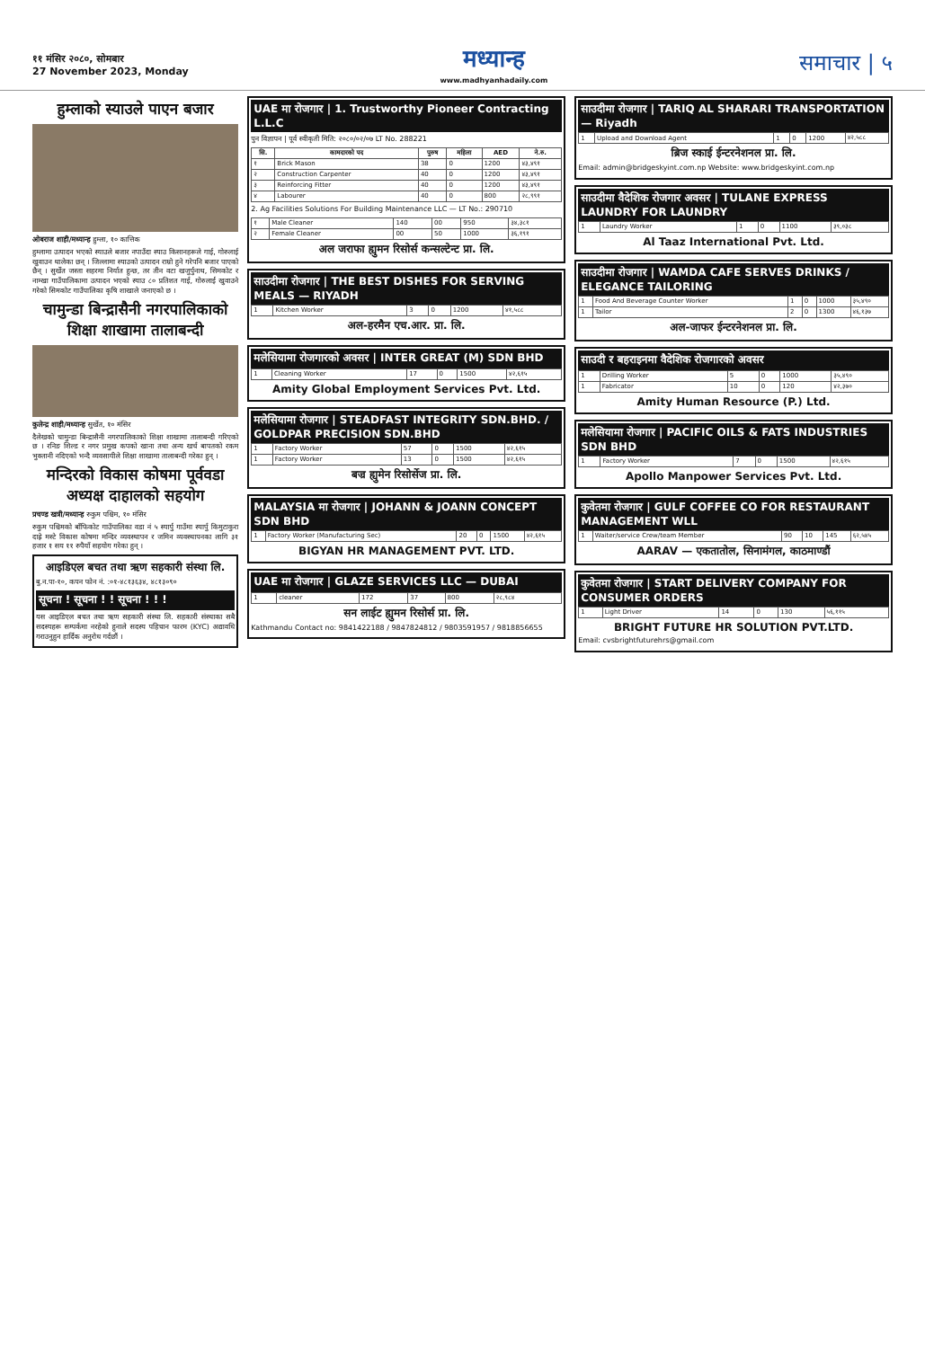११ मंसिर २०८०, सोमबार
27 November 2023, Monday
मध्यान्ह
www.madhyanhadaily.com
समाचार | ५
हुम्लाको स्याउले पाएन बजार
ओबराज शाही/मध्यान्ह हुम्ला, १० कात्तिक
हुम्लामा उत्पादन भएको स्याउले बजार नपाउँदा स्याउ किसानहरूले गाई, गोरुलाई खुवाउन थालेका छन् । जिल्लामा स्याउको उत्पादन राम्रो हुने गरेपनि बजार पाएको छैन् । सुर्खेत जस्ता सहरमा निर्यात हुन्छ, तर तीन वटा खजुर्पुनाथ, सिमकोट र नाम्खा गाउँपालिकामा उत्पादन भएको स्याउ ८० प्रतिशत गाई, गोरुलाई खुवाउने गरेको सिमकोट गाउँपालिका कृषि शाखाले जनाएको छ ।
चामुन्डा बिन्द्रासैनी नगरपालिकाको शिक्षा शाखामा तालाबन्दी
कुलेन्द्र शाही/मध्यान्ह सुर्खेत, १० मंसिर
दैलेखको चामुन्डा बिन्द्रासैनी नगरपालिकाको शिक्षा शाखामा तालाबन्दी गरिएको छ । रनिङ शिल्ड र नगर प्रमुख कपको खाना तथा अन्य खर्च बापतको रकम भुक्तानी नदिएको भन्दै व्यवसायीले शिक्षा शाखामा तालाबन्दी गरेका हुन् ।
मन्दिरको विकास कोषमा पूर्ववडा अध्यक्ष दाहालको सहयोग
प्रचण्ड खत्री/मध्यान्ह रुकुम पश्चिम, १० मंसिर
रुकुम पश्चिमको बाँफिकोट गाउँपालिका वडा नं ५ स्यार्पु गाउँमा स्यार्पु किमुटाकुरा दाह्रे मस्टे विकास कोषमा मन्दिर व्यवस्थापन र जमिन व्यवस्थापनका लागि ३१ हजार १ सय ११ रुपैयाँ सहयोग गरेका हुन् ।
आइडिएल बचत तथा ऋण सहकारी संस्था लि.
बु.न.पा-१०, कपन फोन नं. :०१-४८१३६३४, ४८१३०९०
सूचना ! सूचना ! ! सूचना ! ! !
यस आइडिएल बचत तथा ऋण सहकारी संस्था लि. सहकारी संस्थाका सबै सदस्यहरू सम्पर्कमा नरहेको हुनाले सदस्य पहिचान फारम (KYC) अद्यावधि गराउनुहुन हार्दिक अनुरोध गर्दछौं ।
UAE मा रोजगार | 1. Trustworthy Pioneer Contracting L.L.C
पुन विज्ञापन | पूर्व स्वीकृती मिति: २०८०/०२/०७ LT No. 288221
| सि. | कामदारको पद | पुरुष | महिला | AED | ने.रु. |
| --- | --- | --- | --- | --- | --- |
| १ | Brick Mason | 38 | 0 | 1200 | ४३,४९१ |
| २ | Construction Carpenter | 40 | 0 | 1200 | ४३,४९१ |
| ३ | Reinforcing Fitter | 40 | 0 | 1200 | ४३,४९१ |
| ४ | Labourer | 40 | 0 | 800 | २८,९९१ |
2. Ag Facilities Solutions For Building Maintenance LLC — LT No.: 290710
| १ | Male Cleaner | 140 | 00 | 950 | ३४,३८१ |
| २ | Female Cleaner | 00 | 50 | 1000 | ३६,१९१ |
अल जराफा ह्युमन रिसोर्स कन्सल्टेन्ट प्रा. लि.
साउदीमा रोजगार | THE BEST DISHES FOR SERVING MEALS — RIYADH
| 1 | Kitchen Worker | 3 | 0 | 1200 | ४१,५८८ |
अल-हरमैन एच.आर. प्रा. लि.
मलेसियामा रोजगारको अवसर | INTER GREAT (M) SDN BHD
| 1 | Cleaning Worker | 17 | 0 | 1500 | ४२,६१५ |
Amity Global Employment Services Pvt. Ltd.
मलेसियामा रोजगार | STEADFAST INTEGRITY SDN.BHD. / GOLDPAR PRECISION SDN.BHD
| 1 | Factory Worker | 57 | 0 | 1500 | ४२,६१५ |
| 1 | Factory Worker | 13 | 0 | 1500 | ४२,६१५ |
बज्र ह्युमेन रिसोर्सेज प्रा. लि.
MALAYSIA मा रोजगार | JOHANN & JOANN CONCEPT SDN BHD
| 1 | Factory Worker (Manufacturing Sec) | 20 | 0 | 1500 | ४२,६१५ |
BIGYAN HR MANAGEMENT PVT. LTD.
UAE मा रोजगार | GLAZE SERVICES LLC — DUBAI
| 1 | cleaner | 172 | 37 | 800 | २८,९८४ |
सन लाईट ह्युमन रिसोर्स प्रा. लि.
Kathmandu Contact no: 9841422188 / 9847824812 / 9803591957 / 9818856655
साउदीमा रोजगार | TARIQ AL SHARARI TRANSPORTATION — Riyadh
| 1 | Upload and Download Agent | 1 | 0 | 1200 | ४२,५८८ |
ब्रिज स्काई ईन्टरनेशनल प्रा. लि.
Email: admin@bridgeskyint.com.np Website: www.bridgeskyint.com.np
साउदीमा वैदेशिक रोजगार अवसर | TULANE EXPRESS LAUNDRY FOR LAUNDRY
| 1 | Laundry Worker | 1 | 0 | 1100 | ३९,०३८ |
Al Taaz International Pvt. Ltd.
साउदीमा रोजगार | WAMDA CAFE SERVES DRINKS / ELEGANCE TAILORING
| 1 | Food And Beverage Counter Worker | 1 | 0 | 1000 | ३५,४९० |
| 1 | Tailor | 2 | 0 | 1300 | ४६,१३७ |
अल-जाफर ईन्टरनेशनल प्रा. लि.
साउदी र बहराइनमा वैदेशिक रोजगारको अवसर
| 1 | Drilling Worker | 5 | 0 | 1000 | ३५,४९० |
| 1 | Fabricator | 10 | 0 | 120 | ४२,३७० |
Amity Human Resource (P.) Ltd.
मलेसियामा रोजगार | PACIFIC OILS & FATS INDUSTRIES SDN BHD
| 1 | Factory Worker | 7 | 0 | 1500 | ४२,६१५ |
Apollo Manpower Services Pvt. Ltd.
कुवेतमा रोजगार | GULF COFFEE CO FOR RESTAURANT MANAGEMENT WLL
| 1 | Waiter/service Crew/team Member | 90 | 10 | 145 | ६२,५४५ |
AARAV — एकतातोल, सिनामंगल, काठमाण्डौं
कुवेतमा रोजगार | START DELIVERY COMPANY FOR CONSUMER ORDERS
| 1 | Light Driver | 14 | 0 | 130 | ५६,११५ |
BRIGHT FUTURE HR SOLUTION PVT.LTD.
Email: cvsbrightfuturehrs@gmail.com